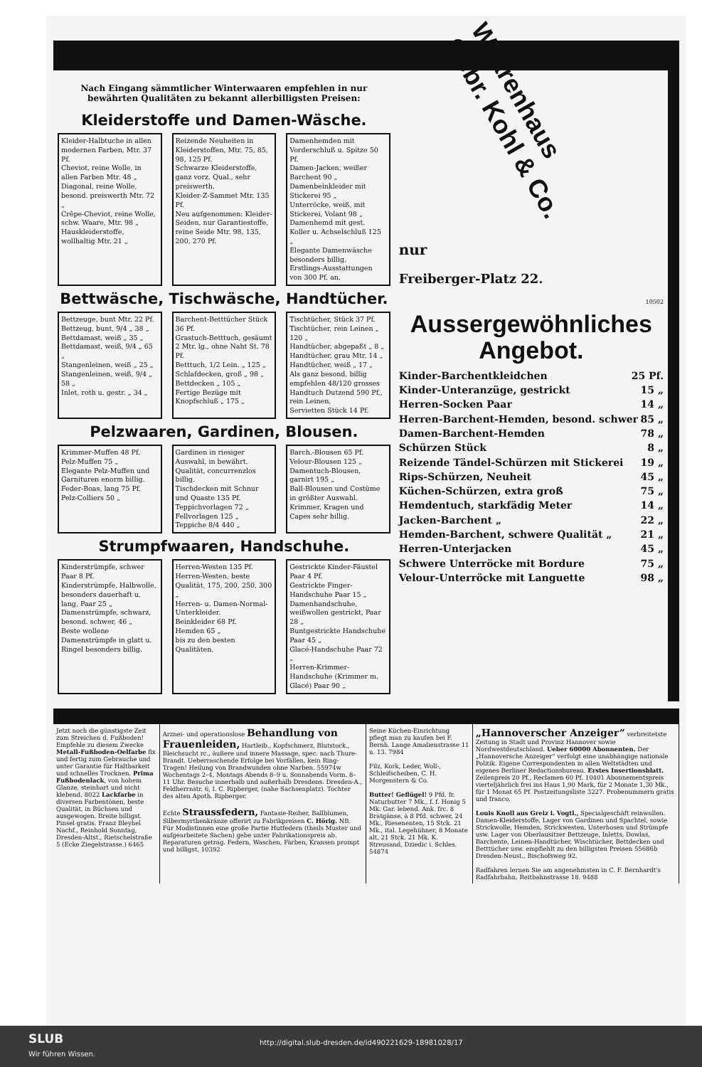Nach Eingang sämmtlicher Winterwaaren empfehlen in nur bewährten Qualitäten zu bekannt allerbilligsten Preisen:
Kleiderstoffe und Damen-Wäsche.
Kleider-Halbtuche in allen modernen Farben, Mtr. 37 Pf.
Cheviot, reine Wolle, in allen Farben Mtr. 48 „
Diagonal, reine Wolle, besond. preiswerth Mtr. 72 „
Crêpe-Cheviot, reine Wolle, schw. Waare, Mtr. 98 „
Hauskleiderstoffe, wollhaltig Mtr. 21 „
Reizende Neuheiten in Kleiderstoffen, Mtr. 75, 85, 98, 125 Pf.
Schwarze Kleiderstoffe, ganz vorz. Qual., sehr preiswerth.
Kleider-Z-Sammet Mtr. 135 Pf.
Neu aufgenommen: Kleider-Seiden, nur Garantiestoffe, reine Seide Mtr. 98, 135, 200, 270 Pf.
Damenhemden mit Vorderschluß u. Spitze 50 Pf.
Damen-Jacken, weißer Barchent 90 „
Damenbeinkleider mit Stickerei 95 „
Unterröcke, weiß, mit Stickerei, Volant 98 „
Damenhemd mit gest. Koller u. Achselschluß 125 „
Elegante Damenwäsche besonders billig.
Erstlings-Ausstattungen von 300 Pf. an.
Bettwäsche, Tischwäsche, Handtücher.
Bettzeuge, bunt Mtr. 22 Pf.
Bettzeug, bunt, 9/4 „ 38 „
Bettdamast, weiß „ 35 „
Bettdamast, weiß, 9/4 „ 65 „
Stangenleinen, weiß „ 25 „
Stangenleinen, weiß, 9/4 „ 58 „
Inlet, roth u. gestr. „ 34 „
Barchent-Betttücher Stück 36 Pf.
Grastuch-Betttuch, gesäumt 2 Mtr. lg., ohne Naht St. 78 Pf.
Betttuch, 1/2 Lein. „ 125 „
Schlafdecken, groß „ 98 „
Bettdecken „ 105 „
Fertige Bezüge mit Knopfschluß „ 175 „
Tischtücher, Stück 37 Pf.
Tischtücher, rein Leinen „ 120 „
Handtücher, abgepaßt „ 8 „
Handtücher, grau Mtr. 14 „
Handtücher, weiß „ 17 „
Als ganz besond. billig empfehlen 48/120 grosses Handtuch Dutzend 590 Pf., rein Leinen.
Servietten Stück 14 Pf.
Pelzwaaren, Gardinen, Blousen.
Krimmer-Muffen 48 Pf.
Pelz-Muffen 75 „
Elegante Pelz-Muffen und Garnituren enorm billig.
Feder-Boas, lang 75 Pf.
Pelz-Colliers 50 „
Gardinen in riesiger Auswahl, in bewährt. Qualität, concurrenzlos billig.
Tischdecken mit Schnur und Quaste 135 Pf.
Teppichvorlagen 72 „
Fellvorlagen 125 „
Teppiche 8/4 440 „
Barch.-Blousen 65 Pf.
Velour-Blousen 125 „
Damentuch-Blousen, garnirt 195 „
Ball-Blousen und Costüme in größter Auswahl.
Krimmer, Kragen und Capes sehr billig.
Strumpfwaaren, Handschuhe.
Kinderstrümpfe, schwer Paar 8 Pf.
Kinderstrümpfe, Halbwolle, besonders dauerhaft u. lang, Paar 25 „
Damenstrümpfe, schwarz, besond. schwer, 46 „
Beste wollene Damenstrümpfe in glatt u. Ringel besonders billig.
Herren-Westen 135 Pf.
Herren-Westen, beste Qualität, 175, 200, 250, 300 „
Herren- u. Damen-Normal-Unterkleider.
Beinkleider 68 Pf.
Hemden 65 „
bis zu den besten Qualitäten.
Gestrickte Kinder-Fäustel Paar 4 Pf.
Gestrickte Finger-Handschuhe Paar 15 „
Damenhandschuhe, weißwollen gestrickt, Paar 28 „
Buntgestrickte Handschuhe Paar 45 „
Glacé-Handschuhe Paar 72 „
Herren-Krimmer-Handschuhe (Krimmer m. Glacé) Paar 90 „
Waarenhaus
Gebr. Kohl & Co.
nur
Freiberger-Platz 22.
10502
Aussergewöhnliches Angebot.
Kinder-Barchentkleidchen 25 Pf.
Kinder-Unteranzüge, gestrickt 15 „
Herren-Socken Paar 14 „
Herren-Barchent-Hemden, besond. schwer 85 „
Damen-Barchent-Hemden 78 „
Schürzen Stück 8 „
Reizende Tändel-Schürzen mit Stickerei 19 „
Rips-Schürzen, Neuheit 45 „
Küchen-Schürzen, extra groß 75 „
Hemdentuch, starkfädig Meter 14 „
Jacken-Barchent „ 22 „
Hemden-Barchent, schwere Qualität „ 21 „
Herren-Unterjacken 45 „
Schwere Unterröcke mit Bordure 75 „
Velour-Unterröcke mit Languette 98 „
Jetzt noch die günstigste Zeit zum Streichen d. Fußboden! Empfehle zu diesem Zwecke Metall-Fußboden-Oelfarbe fix und fertig zum Gebrauche und unter Garantie für Haltbarkeit und schnelles Trocknen. Prima Fußbodenlack, von hohem Glanze, steinhart und nicht klebend. 8022 Lackfarbe in diversen Farbentönen, beste Qualität, in Büchsen und ausgewogen. Breite billigst. Pinsel gratis. Franz Bleyhel Nachf., Reinhold Sonntag, Dresden-Altst., Rietschelstraße 5 (Ecke Ziegelstrasse.) 6465
Arznei- und operationslose Behandlung von Frauenleiden, Hartleib., Kopfschmerz, Blutstock., Bleichsucht rc., äußere und innere Massage, spec. nach Thure-Brandt. Ueberraschende Erfolge bei Vorfällen, kein Ring-Tragen! Heilung von Brandwunden ohne Narben. 55974w Wochentags 2–4, Montags Abends 8–9 u. Sonnabends Vorm. 8–11 Uhr. Besuche innerhalb und außerhalb Dresdens. Dresden-A., Feldherrnstr. 6, I. C. Ripberger, (nahe Sachsenplatz). Tochter des alten Apoth. Ripberger.
Echte Straussfedern, Fantasie-Reiher, Ballblumen, Silbermyrthenkränze offerirt zu Fabrikpreisen C. Hörig. NB. Für Modistinnen eine große Partie Hutfedern (theils Muster und aufgearbeitete Sachen) gebe unter Fabrikationspreis ab. Reparaturen getrag. Federn, Waschen, Färben, Kransen prompt und billigst. 10392
Seine Küchen-Einrichtung pflegt man zu kaufen bei F. Bernh. Lange Amalienstrasse 11 u. 13. 7984
Filz, Kork, Leder, Woll-, Schleifscheiben, C. H. Morgenstern & Co.
Butter! Geflügel! 9 Pfd. fr. Naturbutter 7 Mk., f. f. Honig 5 Mk. Gar. lebend. Ank. frc. 8 Bratgänse, à 8 Pfd. schwer, 24 Mk., Riesenenten, 15 Stck. 21 Mk., ital. Legehühner, 8 Monate alt, 21 Stck. 21 Mk. K. Streusand, Dziedic i. Schles. 54874
„Hannoverscher Anzeiger“ verbreitetste Zeitung in Stadt und Provinz Hannover sowie Nordwestdeutschland. Ueber 60000 Abonnenten. Der „Hannoversche Anzeiger“ verfolgt eine unabhängige nationale Politik. Eigene Correspondenten in allen Weltstädten und eigenes Berliner Redactionsbureau. Erstes Insertionsblatt. Zeilenpreis 20 Pf., Reclamen 60 Pf. 10401 Abonnementspreis vierteljährlich frei ins Haus 1,90 Mark, für 2 Monate 1,30 Mk., für 1 Monat 65 Pf. Postzeitungsliste 3227. Probenummern gratis und franco.
Louis Knoll aus Greiz i. Vogtl., Specialgeschäft reinwollen. Damen-Kleiderstoffe, Lager von Gardinen und Spachtel, sowie Strickwolle, Hemden, Strickwesten, Unterhosen und Strümpfe usw. Lager von Oberlausitzer Bettzeuge, Inletts, Dowlas, Barchente, Leinen-Handtücher, Wischtücher, Bettdecken und Betttücher usw. empfiehlt zu den billigsten Preisen 55686b Dresden-Neust., Bischofsweg 92.
Radfahren lernen Sie am angenehmsten in C. F. Bernhardt's Radfahrbahn, Reitbahnstrasse 18. 9488
SLUB
Wir führen Wissen.
http://digital.slub-dresden.de/id490221629-18981028/17